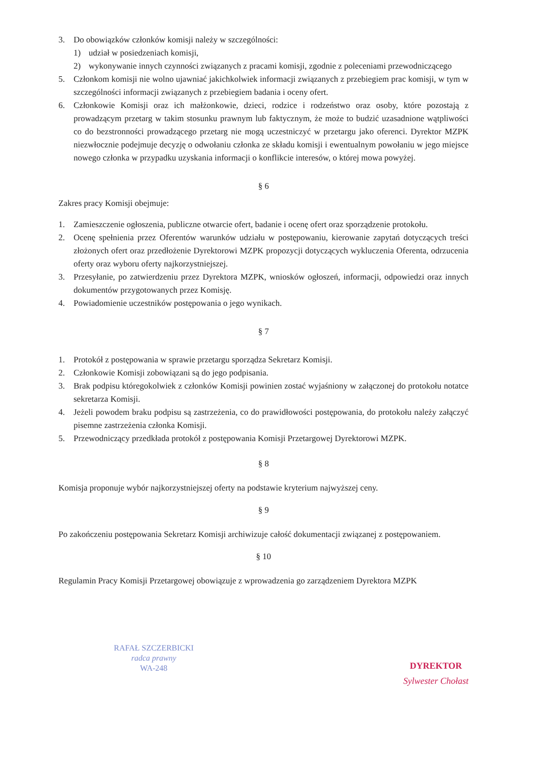3. Do obowiązków członków komisji należy w szczególności:
1) udział w posiedzeniach komisji,
2) wykonywanie innych czynności związanych z pracami komisji, zgodnie z poleceniami przewodniczącego
5. Członkom komisji nie wolno ujawniać jakichkolwiek informacji związanych z przebiegiem prac komisji, w tym w szczególności informacji związanych z przebiegiem badania i oceny ofert.
6. Członkowie Komisji oraz ich małżonkowie, dzieci, rodzice i rodzeństwo oraz osoby, które pozostają z prowadzącym przetarg w takim stosunku prawnym lub faktycznym, że może to budzić uzasadnione wątpliwości co do bezstronności prowadzącego przetarg nie mogą uczestniczyć w przetargu jako oferenci. Dyrektor MZPK niezwłocznie podejmuje decyzję o odwołaniu członka ze składu komisji i ewentualnym powołaniu w jego miejsce nowego członka w przypadku uzyskania informacji o konflikcie interesów, o której mowa powyżej.
§ 6
Zakres pracy Komisji obejmuje:
1. Zamieszczenie ogłoszenia, publiczne otwarcie ofert, badanie i ocenę ofert oraz sporządzenie protokołu.
2. Ocenę spełnienia przez Oferentów warunków udziału w postępowaniu, kierowanie zapytań dotyczących treści złożonych ofert oraz przedłożenie Dyrektorowi MZPK propozycji dotyczących wykluczenia Oferenta, odrzucenia oferty oraz wyboru oferty najkorzystniejszej.
3. Przesyłanie, po zatwierdzeniu przez Dyrektora MZPK, wniosków ogłoszeń, informacji, odpowiedzi oraz innych dokumentów przygotowanych przez Komisję.
4. Powiadomienie uczestników postępowania o jego wynikach.
§ 7
1. Protokół z postępowania w sprawie przetargu sporządza Sekretarz Komisji.
2. Członkowie Komisji zobowiązani są do jego podpisania.
3. Brak podpisu któregokolwiek z członków Komisji powinien zostać wyjaśniony w załączonej do protokołu notatce sekretarza Komisji.
4. Jeżeli powodem braku podpisu są zastrzeżenia, co do prawidłowości postępowania, do protokołu należy załączyć pisemne zastrzeżenia członka Komisji.
5. Przewodniczący przedkłada protokół z postępowania Komisji Przetargowej Dyrektorowi MZPK.
§ 8
Komisja proponuje wybór najkorzystniejszej oferty na podstawie kryterium najwyższej ceny.
§ 9
Po zakończeniu postępowania Sekretarz Komisji archiwizuje całość dokumentacji związanej z postępowaniem.
§ 10
Regulamin Pracy Komisji Przetargowej obowiązuje z wprowadzenia go zarządzeniem Dyrektora MZPK
RAFAŁ SZCZERBICKI
radca prawny
WA-248
DYREKTOR
Sylwester Chołast